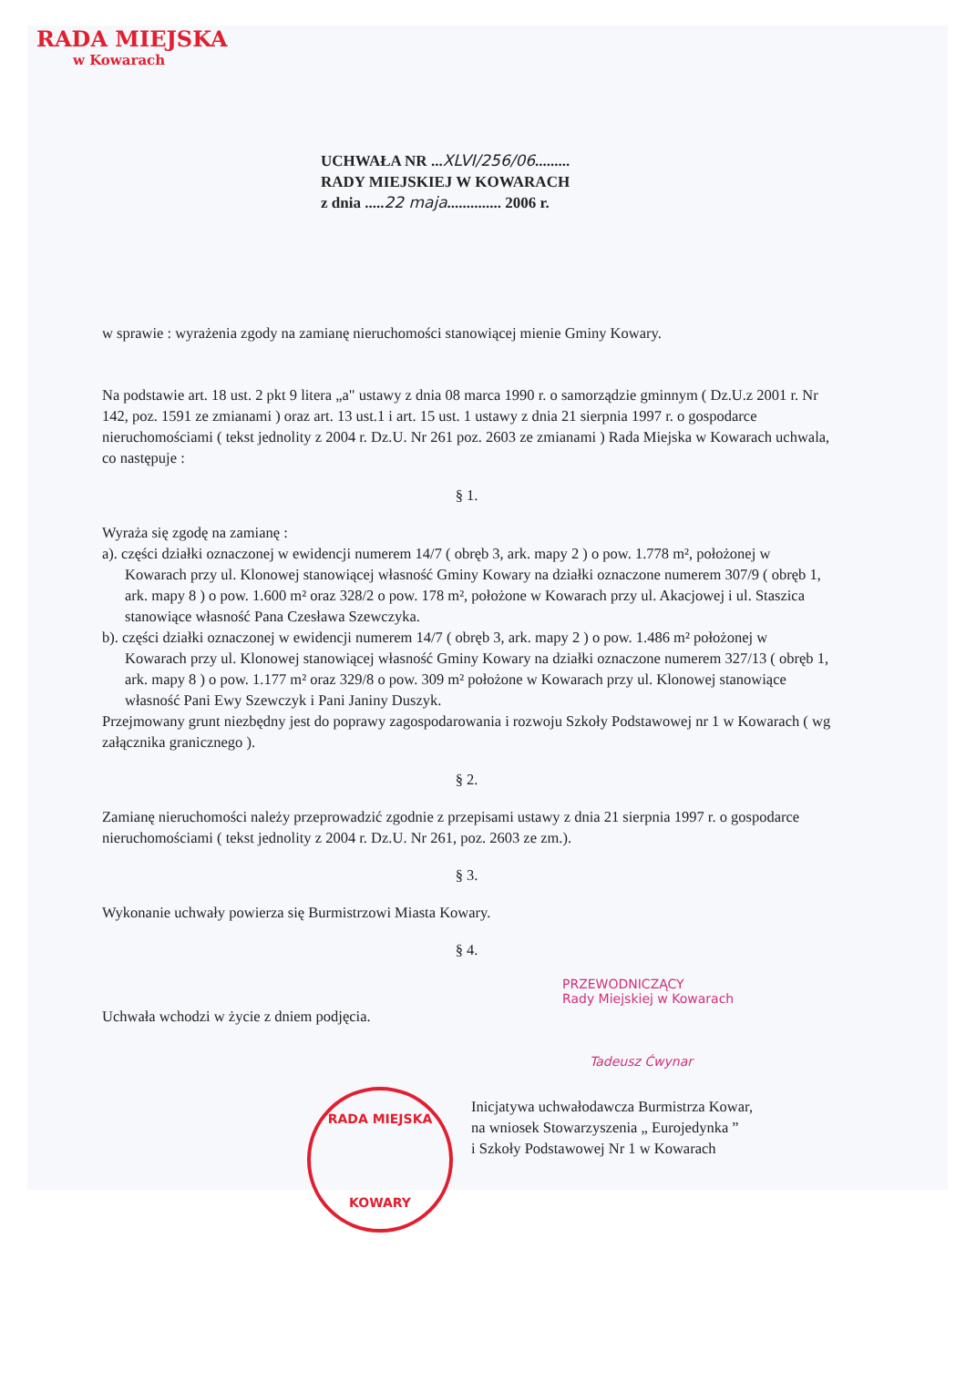RADA MIEJSKA
w Kowarach
UCHWAŁA NR ...XLVI/256/06.........
RADY MIEJSKIEJ W KOWARACH
z dnia .....22 maja.............. 2006 r.
w sprawie : wyrażenia zgody na zamianę nieruchomości stanowiącej mienie Gminy Kowary.
Na podstawie art. 18 ust. 2 pkt 9 litera „a" ustawy z dnia 08 marca 1990 r. o samorządzie gminnym ( Dz.U.z 2001 r. Nr 142, poz. 1591 ze zmianami ) oraz art. 13 ust.1 i art. 15 ust. 1 ustawy z dnia 21 sierpnia 1997 r. o gospodarce nieruchomościami ( tekst jednolity z 2004 r. Dz.U. Nr 261 poz. 2603 ze zmianami ) Rada Miejska w Kowarach uchwala, co następuje :
§ 1.
Wyraża się zgodę na zamianę :
a). części działki oznaczonej w ewidencji numerem 14/7 ( obręb 3, ark. mapy 2 ) o pow. 1.778 m², położonej w Kowarach przy ul. Klonowej stanowiącej własność Gminy Kowary na działki oznaczone numerem 307/9 ( obręb 1, ark. mapy 8 ) o pow. 1.600 m² oraz 328/2 o pow. 178 m², położone w Kowarach przy ul. Akacjowej i ul. Staszica stanowiące własność Pana Czesława Szewczyka.
b). części działki oznaczonej w ewidencji numerem 14/7 ( obręb 3, ark. mapy 2 ) o pow. 1.486 m² położonej w Kowarach przy ul. Klonowej stanowiącej własność Gminy Kowary na działki oznaczone numerem 327/13 ( obręb 1, ark. mapy 8 ) o pow. 1.177 m² oraz 329/8 o pow. 309 m² położone w Kowarach przy ul. Klonowej stanowiące własność Pani Ewy Szewczyk i Pani Janiny Duszyk.
Przejmowany grunt niezbędny jest do poprawy zagospodarowania i rozwoju Szkoły Podstawowej nr 1 w Kowarach ( wg załącznika granicznego ).
§ 2.
Zamianę nieruchomości należy przeprowadzić zgodnie z przepisami ustawy z dnia 21 sierpnia 1997 r. o gospodarce nieruchomościami ( tekst jednolity z 2004 r. Dz.U. Nr 261, poz. 2603 ze zm.).
§ 3.
Wykonanie uchwały powierza się Burmistrzowi Miasta Kowary.
§ 4.
PRZEWODNICZĄCY
Rady Miejskiej w Kowarach
Uchwała wchodzi w życie z dniem podjęcia.
Tadeusz Ćwynar
RADA MIEJSKA
KOWARY
Inicjatywa uchwałodawcza Burmistrza Kowar,
na wniosek Stowarzyszenia „ Eurojedynka ”
i Szkoły Podstawowej Nr 1 w Kowarach